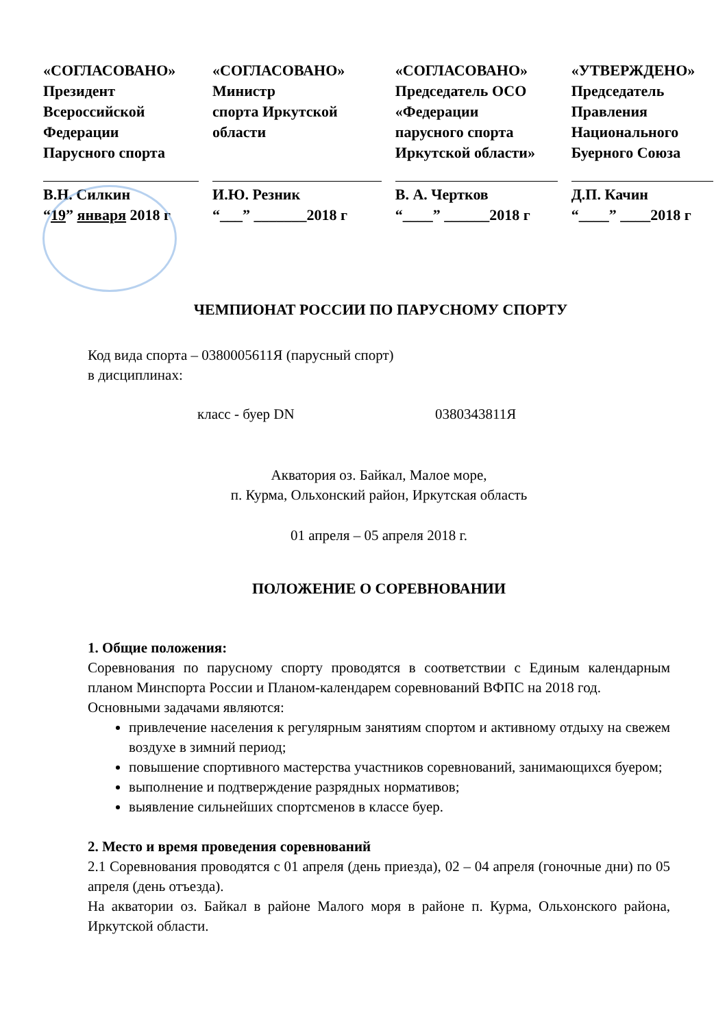«СОГЛАСОВАНО»
Президент
Всероссийской
Федерации
Паруcного спорта
В.Н. Силкин
“19” января 2018 г
«СОГЛАСОВАНО»
Министр
спорта Иркутской
области
И.Ю. Резник
“___” _______2018 г
«СОГЛАСОВАНО»
Председатель ОСО
«Федерации
парусного спорта
Иркутской области»
В. А. Чертков
“____” ______2018 г
«УТВЕРЖДЕНО»
Председатель
Правления
Национального
Буерного Союза
Д.П. Качин
“____” ____2018 г
ЧЕМПИОНАТ РОССИИ ПО ПАРУСНОМУ СПОРТУ
Код вида спорта – 0380005611Я (парусный спорт)
в дисциплинах:
класс - буер DN 0380343811Я
Акватория оз. Байкал, Малое море,
п. Курма, Ольхонский район, Иркутская область
01 апреля – 05 апреля 2018 г.
ПОЛОЖЕНИЕ О СОРЕВНОВАНИИ
1. Общие положения:
Соревнования по парусному спорту проводятся в соответствии с Единым календарным планом Минспорта России и Планом-календарем соревнований ВФПС на 2018 год.
Основными задачами являются:
привлечение населения к регулярным занятиям спортом и активному отдыху на свежем воздухе в зимний период;
повышение спортивного мастерства участников соревнований, занимающихся буером;
выполнение и подтверждение разрядных нормативов;
выявление сильнейших спортсменов в классе буер.
2. Место и время проведения соревнований
2.1 Соревнования проводятся с 01 апреля (день приезда), 02 – 04 апреля (гоночные дни) по 05 апреля (день отъезда).
На акватории оз. Байкал в районе Малого моря в районе п. Курма, Ольхонского района, Иркутской области.